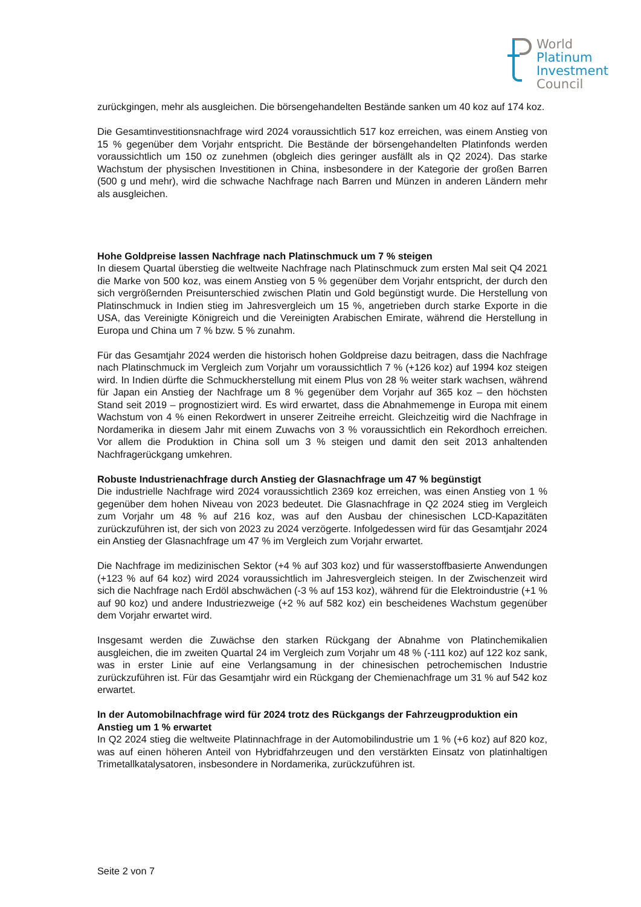World
Platinum
Investment
Council
zurückgingen, mehr als ausgleichen. Die börsengehandelten Bestände sanken um 40 koz auf 174 koz.
Die Gesamtinvestitionsnachfrage wird 2024 voraussichtlich 517 koz erreichen, was einem Anstieg von 15 % gegenüber dem Vorjahr entspricht. Die Bestände der börsengehandelten Platinfonds werden voraussichtlich um 150 oz zunehmen (obgleich dies geringer ausfällt als in Q2 2024). Das starke Wachstum der physischen Investitionen in China, insbesondere in der Kategorie der großen Barren (500 g und mehr), wird die schwache Nachfrage nach Barren und Münzen in anderen Ländern mehr als ausgleichen.
Hohe Goldpreise lassen Nachfrage nach Platinschmuck um 7 % steigen
In diesem Quartal überstieg die weltweite Nachfrage nach Platinschmuck zum ersten Mal seit Q4 2021 die Marke von 500 koz, was einem Anstieg von 5 % gegenüber dem Vorjahr entspricht, der durch den sich vergrößernden Preisunterschied zwischen Platin und Gold begünstigt wurde. Die Herstellung von Platinschmuck in Indien stieg im Jahresvergleich um 15 %, angetrieben durch starke Exporte in die USA, das Vereinigte Königreich und die Vereinigten Arabischen Emirate, während die Herstellung in Europa und China um 7 % bzw. 5 % zunahm.
Für das Gesamtjahr 2024 werden die historisch hohen Goldpreise dazu beitragen, dass die Nachfrage nach Platinschmuck im Vergleich zum Vorjahr um voraussichtlich 7 % (+126 koz) auf 1994 koz steigen wird. In Indien dürfte die Schmuckherstellung mit einem Plus von 28 % weiter stark wachsen, während für Japan ein Anstieg der Nachfrage um 8 % gegenüber dem Vorjahr auf 365 koz – den höchsten Stand seit 2019 – prognostiziert wird. Es wird erwartet, dass die Abnahmemenge in Europa mit einem Wachstum von 4 % einen Rekordwert in unserer Zeitreihe erreicht. Gleichzeitig wird die Nachfrage in Nordamerika in diesem Jahr mit einem Zuwachs von 3 % voraussichtlich ein Rekordhoch erreichen. Vor allem die Produktion in China soll um 3 % steigen und damit den seit 2013 anhaltenden Nachfragerückgang umkehren.
Robuste Industrienachfrage durch Anstieg der Glasnachfrage um 47 % begünstigt
Die industrielle Nachfrage wird 2024 voraussichtlich 2369 koz erreichen, was einen Anstieg von 1 % gegenüber dem hohen Niveau von 2023 bedeutet. Die Glasnachfrage in Q2 2024 stieg im Vergleich zum Vorjahr um 48 % auf 216 koz, was auf den Ausbau der chinesischen LCD-Kapazitäten zurückzuführen ist, der sich von 2023 zu 2024 verzögerte. Infolgedessen wird für das Gesamtjahr 2024 ein Anstieg der Glasnachfrage um 47 % im Vergleich zum Vorjahr erwartet.
Die Nachfrage im medizinischen Sektor (+4 % auf 303 koz) und für wasserstoffbasierte Anwendungen (+123 % auf 64 koz) wird 2024 voraussichtlich im Jahresvergleich steigen. In der Zwischenzeit wird sich die Nachfrage nach Erdöl abschwächen (-3 % auf 153 koz), während für die Elektroindustrie (+1 % auf 90 koz) und andere Industriezweige (+2 % auf 582 koz) ein bescheidenes Wachstum gegenüber dem Vorjahr erwartet wird.
Insgesamt werden die Zuwächse den starken Rückgang der Abnahme von Platinchemikalien ausgleichen, die im zweiten Quartal 24 im Vergleich zum Vorjahr um 48 % (-111 koz) auf 122 koz sank, was in erster Linie auf eine Verlangsamung in der chinesischen petrochemischen Industrie zurückzuführen ist. Für das Gesamtjahr wird ein Rückgang der Chemienachfrage um 31 % auf 542 koz erwartet.
In der Automobilnachfrage wird für 2024 trotz des Rückgangs der Fahrzeugproduktion ein Anstieg um 1 % erwartet
In Q2 2024 stieg die weltweite Platinnachfrage in der Automobilindustrie um 1 % (+6 koz) auf 820 koz, was auf einen höheren Anteil von Hybridfahrzeugen und den verstärkten Einsatz von platinhaltigen Trimetallkatalysatoren, insbesondere in Nordamerika, zurückzuführen ist.
Seite 2 von 7